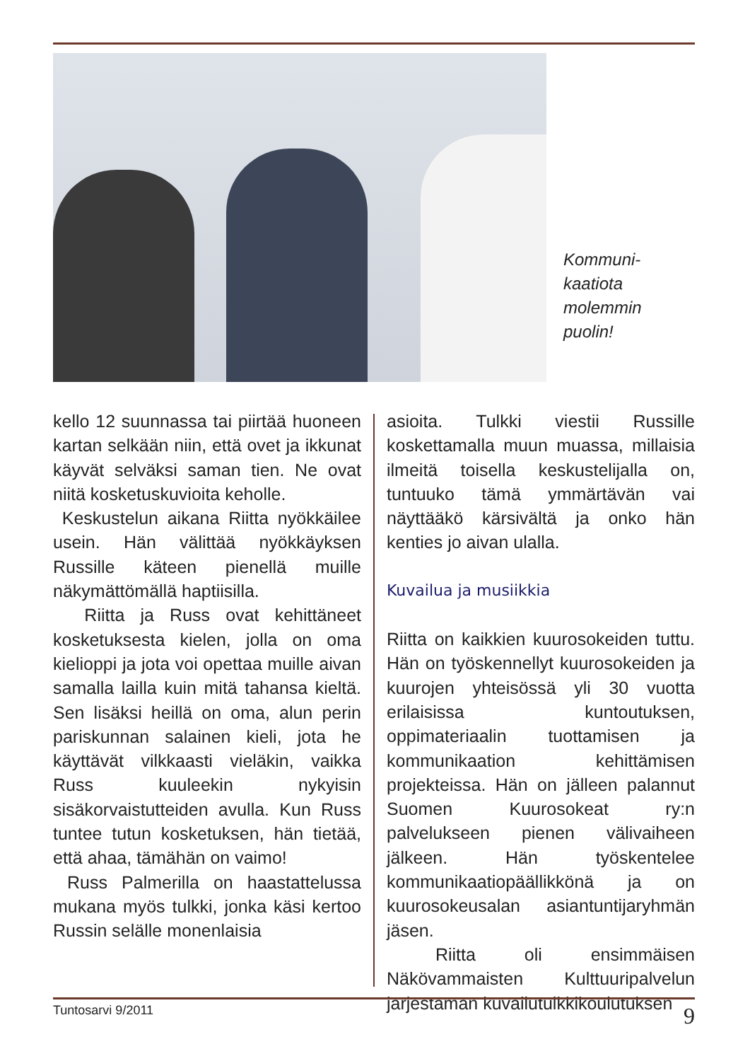Kommuni-
kaatiota
molemmin
puolin!
kello 12 suunnassa tai piirtää huoneen kartan selkään niin, että ovet ja ikkunat käyvät selväksi saman tien. Ne ovat niitä kosketuskuvioita keholle.
Keskustelun aikana Riitta nyökkäilee usein. Hän välittää nyökkäyksen Russille käteen pienellä muille näkymättömällä haptiisilla.
Riitta ja Russ ovat kehittäneet kosketuksesta kielen, jolla on oma kielioppi ja jota voi opettaa muille aivan samalla lailla kuin mitä tahansa kieltä. Sen lisäksi heillä on oma, alun perin pariskunnan salainen kieli, jota he käyttävät vilkkaasti vieläkin, vaikka Russ kuuleekin nykyisin sisäkorvaistutteiden avulla. Kun Russ tuntee tutun kosketuksen, hän tietää, että ahaa, tämähän on vaimo!
Russ Palmerilla on haastattelussa mukana myös tulkki, jonka käsi kertoo Russin selälle monenlaisia
asioita. Tulkki viestii Russille koskettamalla muun muassa, millaisia ilmeitä toisella keskustelijalla on, tuntuuko tämä ymmärtävän vai näyttääkö kärsivältä ja onko hän kenties jo aivan ulalla.
Kuvailua ja musiikkia
Riitta on kaikkien kuurosokeiden tuttu. Hän on työskennellyt kuurosokeiden ja kuurojen yhteisössä yli 30 vuotta erilaisissa kuntoutuksen, oppimateriaalin tuottamisen ja kommunikaation kehittämisen projekteissa. Hän on jälleen palannut Suomen Kuurosokeat ry:n palvelukseen pienen välivaiheen jälkeen. Hän työskentelee kommunikaatiopäällikkönä ja on kuurosokeusalan asiantuntijaryhmän jäsen.
Riitta oli ensimmäisen Näkövammaisten Kulttuuripalvelun järjestämän kuvailutulkkikoulutuksen
Tuntosarvi 9/2011 9